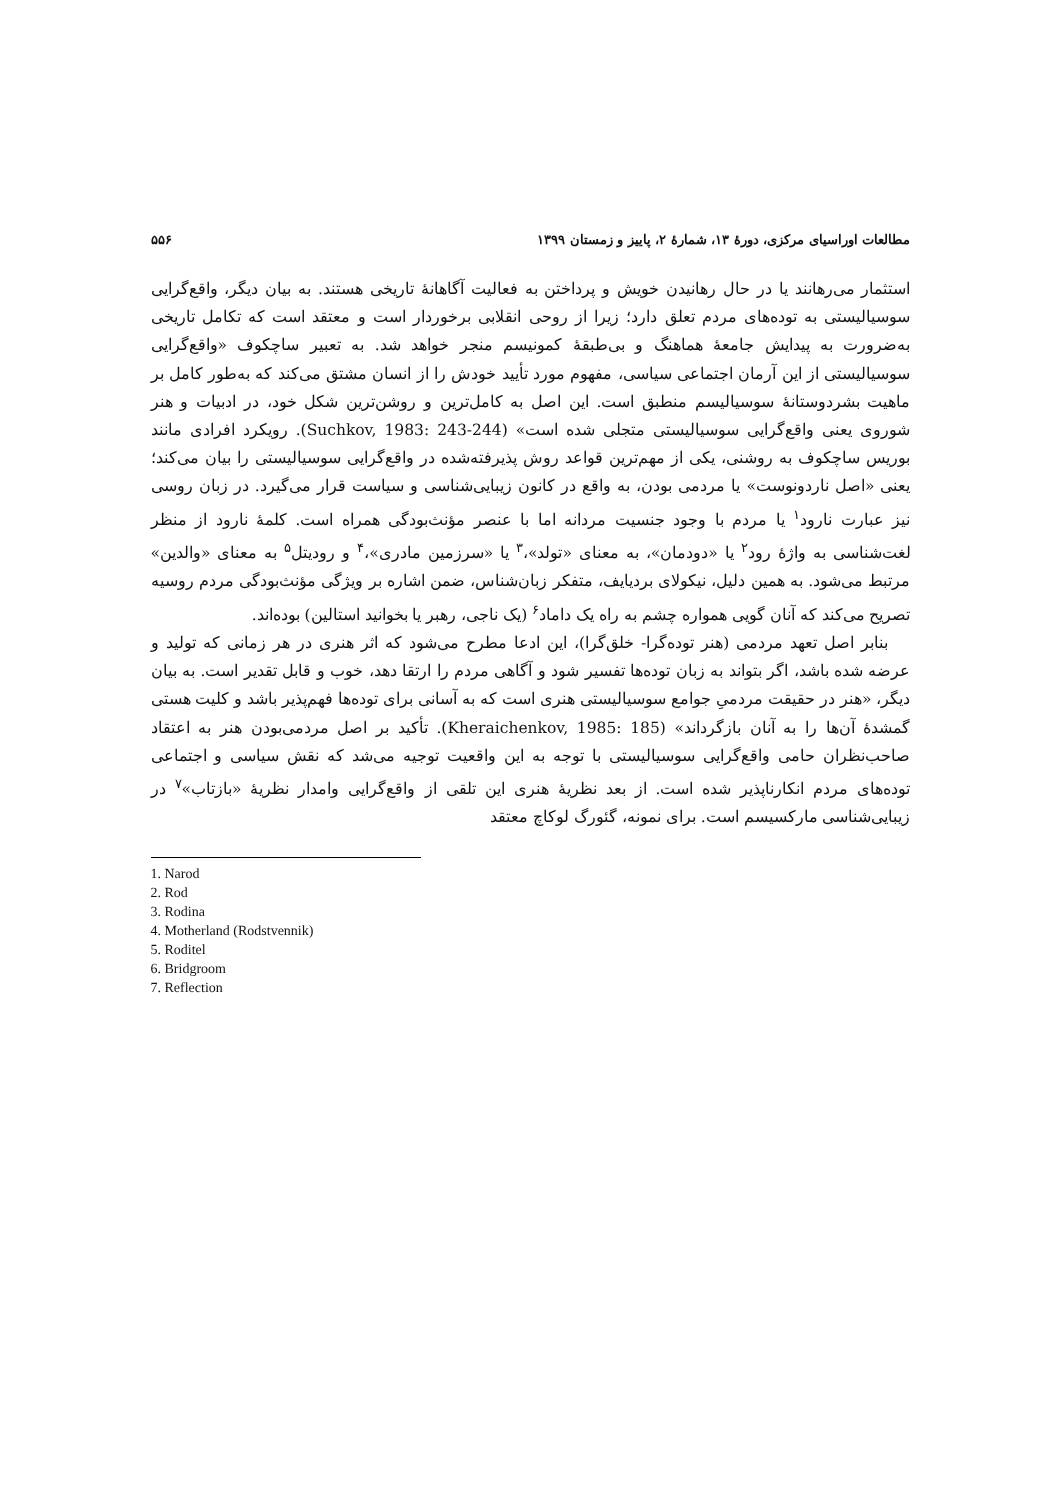مطالعات اوراسیای مرکزی، دورهٔ ۱۳، شمارهٔ ۲، پاییز و زمستان ۱۳۹۹ ۵۵۶
استثمار می‌رهانند یا در حال رهانیدن خویش و پرداختن به فعالیت آگاهانهٔ تاریخی هستند. به بیان دیگر، واقع‌گرایی سوسیالیستی به توده‌های مردم تعلق دارد؛ زیرا از روحی انقلابی برخوردار است و معتقد است که تکامل تاریخی به‌ضرورت به پیدایش جامعهٔ هماهنگ و بی‌طبقهٔ کمونیسم منجر خواهد شد. به تعبیر ساچکوف «واقع‌گرایی سوسیالیستی از این آرمان اجتماعی سیاسی، مفهوم مورد تأیید خودش را از انسان مشتق می‌کند که به‌طور کامل بر ماهیت بشردوستانهٔ سوسیالیسم منطبق است. این اصل به کامل‌ترین و روشن‌ترین شکل خود، در ادبیات و هنر شوروی یعنی واقع‌گرایی سوسیالیستی متجلی شده است» (Suchkov, 1983: 243-244). رویکرد افرادی مانند بوریس ساچکوف به روشنی، یکی از مهم‌ترین قواعد روش پذیرفته‌شده در واقع‌گرایی سوسیالیستی را بیان می‌کند؛ یعنی «اصل ناردونوست» یا مردمی بودن، به واقع در کانون زیبایی‌شناسی و سیاست قرار می‌گیرد. در زبان روسی نیز عبارت نارود<sup>۱</sup> یا مردم با وجود جنسیت مردانه اما با عنصر مؤنث‌بودگی همراه است. کلمهٔ نارود از منظر لغت‌شناسی به واژهٔ رود<sup>۲</sup> یا «دودمان»، به معنای «تولد»،<sup>۳</sup> یا «سرزمین مادری»،<sup>۴</sup> و رودیتل<sup>۵</sup> به معنای «والدین» مرتبط می‌شود. به همین دلیل، نیکولای بردیایف، متفکر زبان‌شناس، ضمن اشاره بر ویژگی مؤنث‌بودگی مردم روسیه تصریح می‌کند که آنان گویی همواره چشم به راه یک داماد<sup>۶</sup> (یک ناجی، رهبر یا بخوانید استالین) بوده‌اند.
بنابر اصل تعهد مردمی (هنر توده‌گرا- خلق‌گرا)، این ادعا مطرح می‌شود که اثر هنری در هر زمانی که تولید و عرضه شده باشد، اگر بتواند به زبان توده‌ها تفسیر شود و آگاهی مردم را ارتقا دهد، خوب و قابل تقدیر است. به بیان دیگر، «هنر در حقیقت مردمیِ جوامع سوسیالیستی هنری است که به آسانی برای توده‌ها فهم‌پذیر باشد و کلیت هستی گمشدهٔ آن‌ها را به آنان بازگرداند» (Kheraichenkov, 1985: 185). تأکید بر اصل مردمی‌بودن هنر به اعتقاد صاحب‌نظران حامی واقع‌گرایی سوسیالیستی با توجه به این واقعیت توجیه می‌شد که نقش سیاسی و اجتماعی توده‌های مردم انکارناپذیر شده است. از بعد نظریهٔ هنری این تلقی از واقع‌گرایی وامدار نظریهٔ «بازتاب»<sup>۷</sup> در زیبایی‌شناسی مارکسیسم است. برای نمونه، گئورگ لوکاچ معتقد
1. Narod
2. Rod
3. Rodina
4. Motherland (Rodstvennik)
5. Roditel
6. Bridgroom
7. Reflection